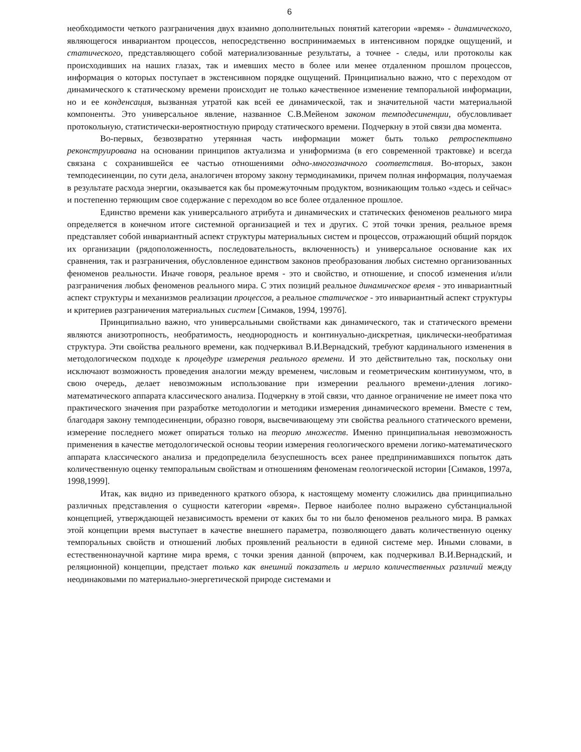6
необходимости четкого разграничения двух взаимно дополнительных понятий категории «время» - динамического, являющегося инвариантом процессов, непосредственно воспринимаемых в интенсивном порядке ощущений, и статического, представляющего собой материализованные результаты, а точнее - следы, или протоколы как происходивших на наших глазах, так и имевших место в более или менее отдаленном прошлом процессов, информация о которых поступает в экстенсивном порядке ощущений. Принципиально важно, что с переходом от динамического к статическому времени происходит не только качественное изменение темпоральной информации, но и ее конденсация, вызванная утратой как всей ее динамической, так и значительной части материальной компоненты. Это универсальное явление, названное С.В.Мейеном законом темподесиненции, обусловливает протокольную, статистически-вероятностную природу статического времени. Подчеркну в этой связи два момента.
Во-первых, безвозвратно утерянная часть информации может быть только ретроспективно реконструирована на основании принципов актуализма и униформизма (в его современной трактовке) и всегда связана с сохранившейся ее частью отношениями одно-многозначного соответствия. Во-вторых, закон темподесиненции, по сути дела, аналогичен второму закону термодинамики, причем полная информация, получаемая в результате расхода энергии, оказывается как бы промежуточным продуктом, возникающим только «здесь и сейчас» и постепенно теряющим свое содержание с переходом во все более отдаленное прошлое.
Единство времени как универсального атрибута и динамических и статических феноменов реального мира определяется в конечном итоге системной организацией и тех и других. С этой точки зрения, реальное время представляет собой инвариантный аспект структуры материальных систем и процессов, отражающий общий порядок их организации (рядоположенность, последовательность, включенность) и универсальное основание как их сравнения, так и разграничения, обусловленное единством законов преобразования любых системно организованных феноменов реальности. Иначе говоря, реальное время - это и свойство, и отношение, и способ изменения и/или разграничения любых феноменов реального мира. С этих позиций реальное динамическое время - это инвариантный аспект структуры и механизмов реализации процессов, а реальное статическое - это инвариантный аспект структуры и критериев разграничения материальных систем [Симаков, 1994, 1997б].
Принципиально важно, что универсальными свойствами как динамического, так и статического времени являются анизотропность, необратимость, неоднородность и континуально-дискретная, циклически-необратимая структура. Эти свойства реального времени, как подчеркивал В.И.Вернадский, требуют кардинального изменения в методологическом подходе к процедуре измерения реального времени. И это действительно так, поскольку они исключают возможность проведения аналогии между временем, числовым и геометрическим континуумом, что, в свою очередь, делает невозможным использование при измерении реального времени-дления логико-математического аппарата классического анализа. Подчеркну в этой связи, что данное ограничение не имеет пока что практического значения при разработке методологии и методики измерения динамического времени. Вместе с тем, благодаря закону темподесиненции, образно говоря, высвечивающему эти свойства реального статического времени, измерение последнего может опираться только на теорию множеств. Именно принципиальная невозможность применения в качестве методологической основы теории измерения геологического времени логико-математического аппарата классического анализа и предопределила безуспешность всех ранее предпринимавшихся попыток дать количественную оценку темпоральным свойствам и отношениям феноменам геологической истории [Симаков, 1997а, 1998,1999].
Итак, как видно из приведенного краткого обзора, к настоящему моменту сложились два принципиально различных представления о сущности категории «время». Первое наиболее полно выражено субстанциальной концепцией, утверждающей независимость времени от каких бы то ни было феноменов реального мира. В рамках этой концепции время выступает в качестве внешнего параметра, позволяющего давать количественную оценку темпоральных свойств и отношений любых проявлений реальности в единой системе мер. Иными словами, в естественнонаучной картине мира время, с точки зрения данной (впрочем, как подчеркивал В.И.Вернадский, и реляционной) концепции, предстает только как внешний показатель и мерило количественных различий между неодинаковыми по материально-энергетической природе системами и